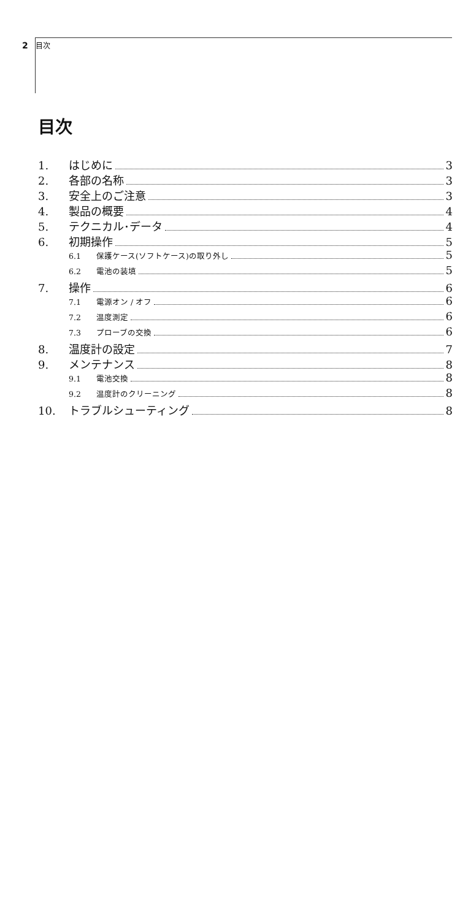2 目次
目次
1. はじめに 3
2. 各部の名称 3
3. 安全上のご注意 3
4. 製品の概要 4
5. テクニカル･データ 4
6. 初期操作 5
6.1 保護ケース(ソフトケース)の取り外し 5
6.2 電池の装填 5
7. 操作 6
7.1 電源オン / オフ 6
7.2 温度測定 6
7.3 プローブの交換 6
8. 温度計の設定 7
9. メンテナンス 8
9.1 電池交換 8
9.2 温度計のクリーニング 8
10. トラブルシューティング 8